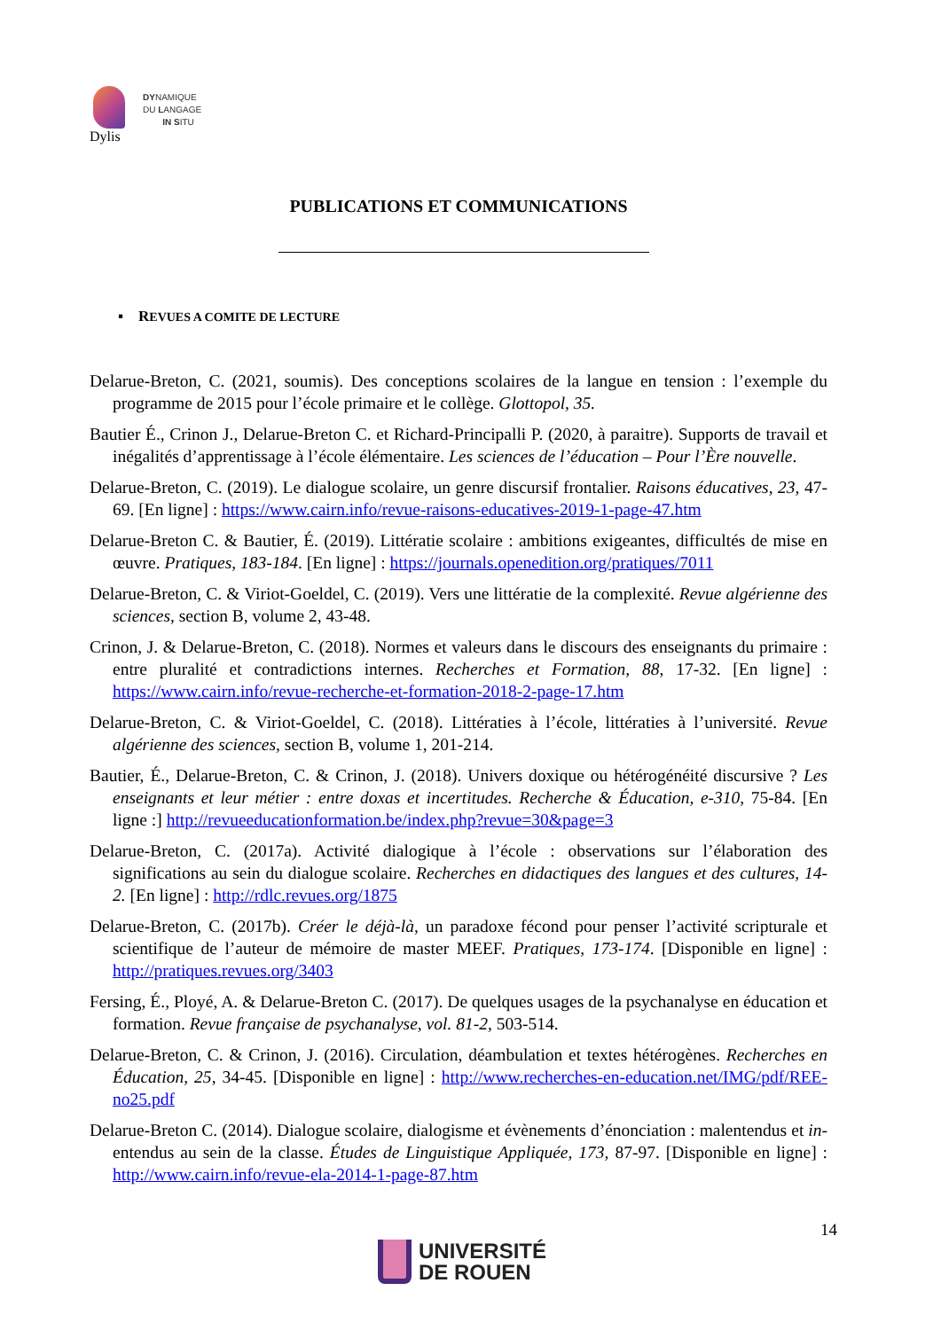DYNAMIQUE
DU LANGAGE
IN SITU
Dylis
PUBLICATIONS ET COMMUNICATIONS
▪ REVUES A COMITE DE LECTURE
Delarue-Breton, C. (2021, soumis). Des conceptions scolaires de la langue en tension : l’exemple du programme de 2015 pour l’école primaire et le collège. Glottopol, 35.
Bautier É., Crinon J., Delarue-Breton C. et Richard-Principalli P. (2020, à paraitre). Supports de travail et inégalités d’apprentissage à l’école élémentaire. Les sciences de l’éducation – Pour l’Ère nouvelle.
Delarue-Breton, C. (2019). Le dialogue scolaire, un genre discursif frontalier. Raisons éducatives, 23, 47-69. [En ligne] : https://www.cairn.info/revue-raisons-educatives-2019-1-page-47.htm
Delarue-Breton C. & Bautier, É. (2019). Littératie scolaire : ambitions exigeantes, difficultés de mise en œuvre. Pratiques, 183-184. [En ligne] : https://journals.openedition.org/pratiques/7011
Delarue-Breton, C. & Viriot-Goeldel, C. (2019). Vers une littératie de la complexité. Revue algérienne des sciences, section B, volume 2, 43-48.
Crinon, J. & Delarue-Breton, C. (2018). Normes et valeurs dans le discours des enseignants du primaire : entre pluralité et contradictions internes. Recherches et Formation, 88, 17-32. [En ligne] : https://www.cairn.info/revue-recherche-et-formation-2018-2-page-17.htm
Delarue-Breton, C. & Viriot-Goeldel, C. (2018). Littératies à l’école, littératies à l’université. Revue algérienne des sciences, section B, volume 1, 201-214.
Bautier, É., Delarue-Breton, C. & Crinon, J. (2018). Univers doxique ou hétérogénéité discursive ? Les enseignants et leur métier : entre doxas et incertitudes. Recherche & Éducation, e-310, 75-84. [En ligne :] http://revueeducationformation.be/index.php?revue=30&page=3
Delarue-Breton, C. (2017a). Activité dialogique à l’école : observations sur l’élaboration des significations au sein du dialogue scolaire. Recherches en didactiques des langues et des cultures, 14-2. [En ligne] : http://rdlc.revues.org/1875
Delarue-Breton, C. (2017b). Créer le déjà-là, un paradoxe fécond pour penser l’activité scripturale et scientifique de l’auteur de mémoire de master MEEF. Pratiques, 173-174. [Disponible en ligne] : http://pratiques.revues.org/3403
Fersing, É., Ployé, A. & Delarue-Breton C. (2017). De quelques usages de la psychanalyse en éducation et formation. Revue française de psychanalyse, vol. 81-2, 503-514.
Delarue-Breton, C. & Crinon, J. (2016). Circulation, déambulation et textes hétérogènes. Recherches en Éducation, 25, 34-45. [Disponible en ligne] : http://www.recherches-en-education.net/IMG/pdf/REE-no25.pdf
Delarue-Breton C. (2014). Dialogue scolaire, dialogisme et évènements d’énonciation : malentendus et in-entendus au sein de la classe. Études de Linguistique Appliquée, 173, 87-97. [Disponible en ligne] : http://www.cairn.info/revue-ela-2014-1-page-87.htm
14
UNIVERSITÉ
DE ROUEN